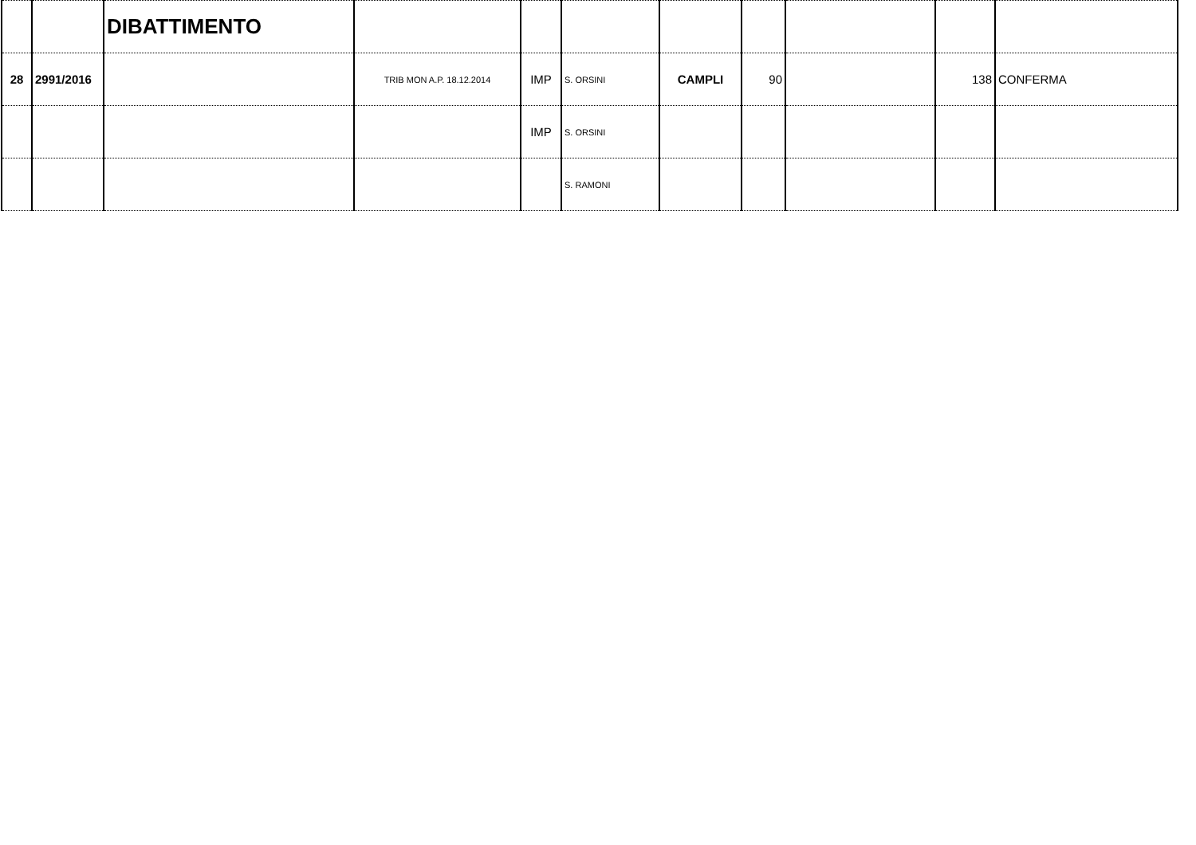| | | DIBATTIMENTO | | | | | | | | |
| 28 | 2991/2016 | | TRIB MON A.P. 18.12.2014 | IMP | S. ORSINI | CAMPLI | 90 | | 138 | CONFERMA |
| | | | | IMP | S. ORSINI | | | | | |
| | | | | | S. RAMONI | | | | | |